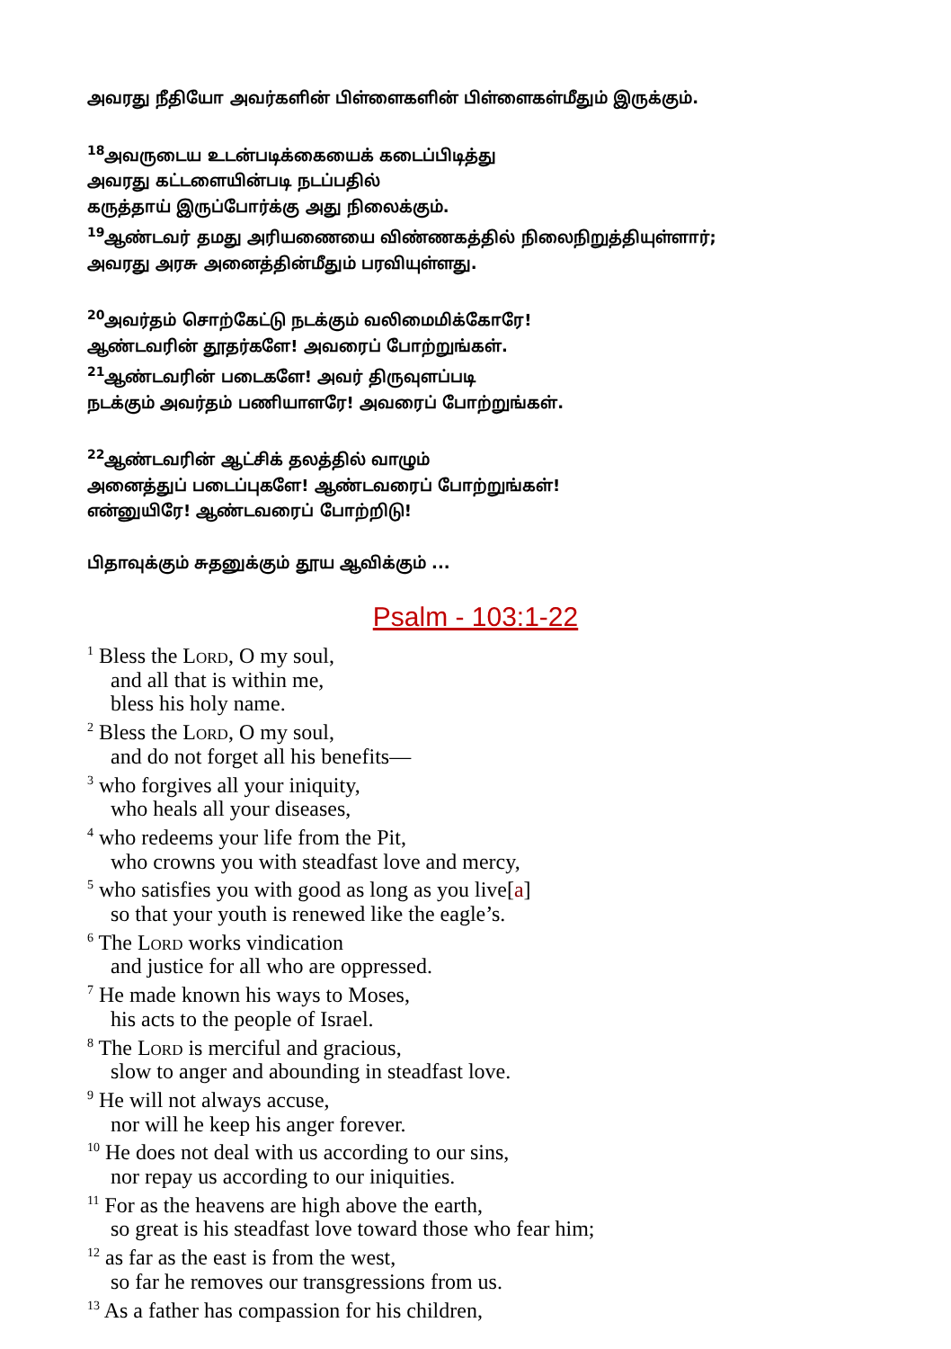அவரது நீதியோ அவர்களின் பிள்ளைகளின் பிள்ளைகள்மீதும் இருக்கும்.
<sup>18</sup> அவருடைய உடன்படிக்கையைக் கடைப்பிடித்து
அவரது கட்டளையின்படி நடப்பதில்
கருத்தாய் இருப்போர்க்கு அது நிலைக்கும்.
<sup>19</sup> ஆண்டவர் தமது அரியணையை விண்ணகத்தில் நிலைநிறுத்தியுள்ளார்;
அவரது அரசு அனைத்தின்மீதும் பரவியுள்ளது.
<sup>20</sup> அவர்தம் சொற்கேட்டு நடக்கும் வலிமைமிக்கோரே!
ஆண்டவரின் தூதர்களே! அவரைப் போற்றுங்கள்.
<sup>21</sup> ஆண்டவரின் படைகளே! அவர் திருவுளப்படி
நடக்கும் அவர்தம் பணியாளரே! அவரைப் போற்றுங்கள்.
<sup>22</sup> ஆண்டவரின் ஆட்சிக் தலத்தில் வாழும்
அனைத்துப் படைப்புகளே! ஆண்டவரைப் போற்றுங்கள்!
என்னுயிரே! ஆண்டவரைப் போற்றிடு!
பிதாவுக்கும் சுதனுக்கும் தூய ஆவிக்கும் ...
Psalm - 103:1-22
<sup>1</sup> Bless the Lord, O my soul,
and all that is within me,
bless his holy name.
<sup>2</sup> Bless the Lord, O my soul,
and do not forget all his benefits—
<sup>3</sup> who forgives all your iniquity,
who heals all your diseases,
<sup>4</sup> who redeems your life from the Pit,
who crowns you with steadfast love and mercy,
<sup>5</sup> who satisfies you with good as long as you live[a]
so that your youth is renewed like the eagle’s.
<sup>6</sup> The Lord works vindication
and justice for all who are oppressed.
<sup>7</sup> He made known his ways to Moses,
his acts to the people of Israel.
<sup>8</sup> The Lord is merciful and gracious,
slow to anger and abounding in steadfast love.
<sup>9</sup> He will not always accuse,
nor will he keep his anger forever.
<sup>10</sup> He does not deal with us according to our sins,
nor repay us according to our iniquities.
<sup>11</sup> For as the heavens are high above the earth,
so great is his steadfast love toward those who fear him;
<sup>12</sup> as far as the east is from the west,
so far he removes our transgressions from us.
<sup>13</sup> As a father has compassion for his children,